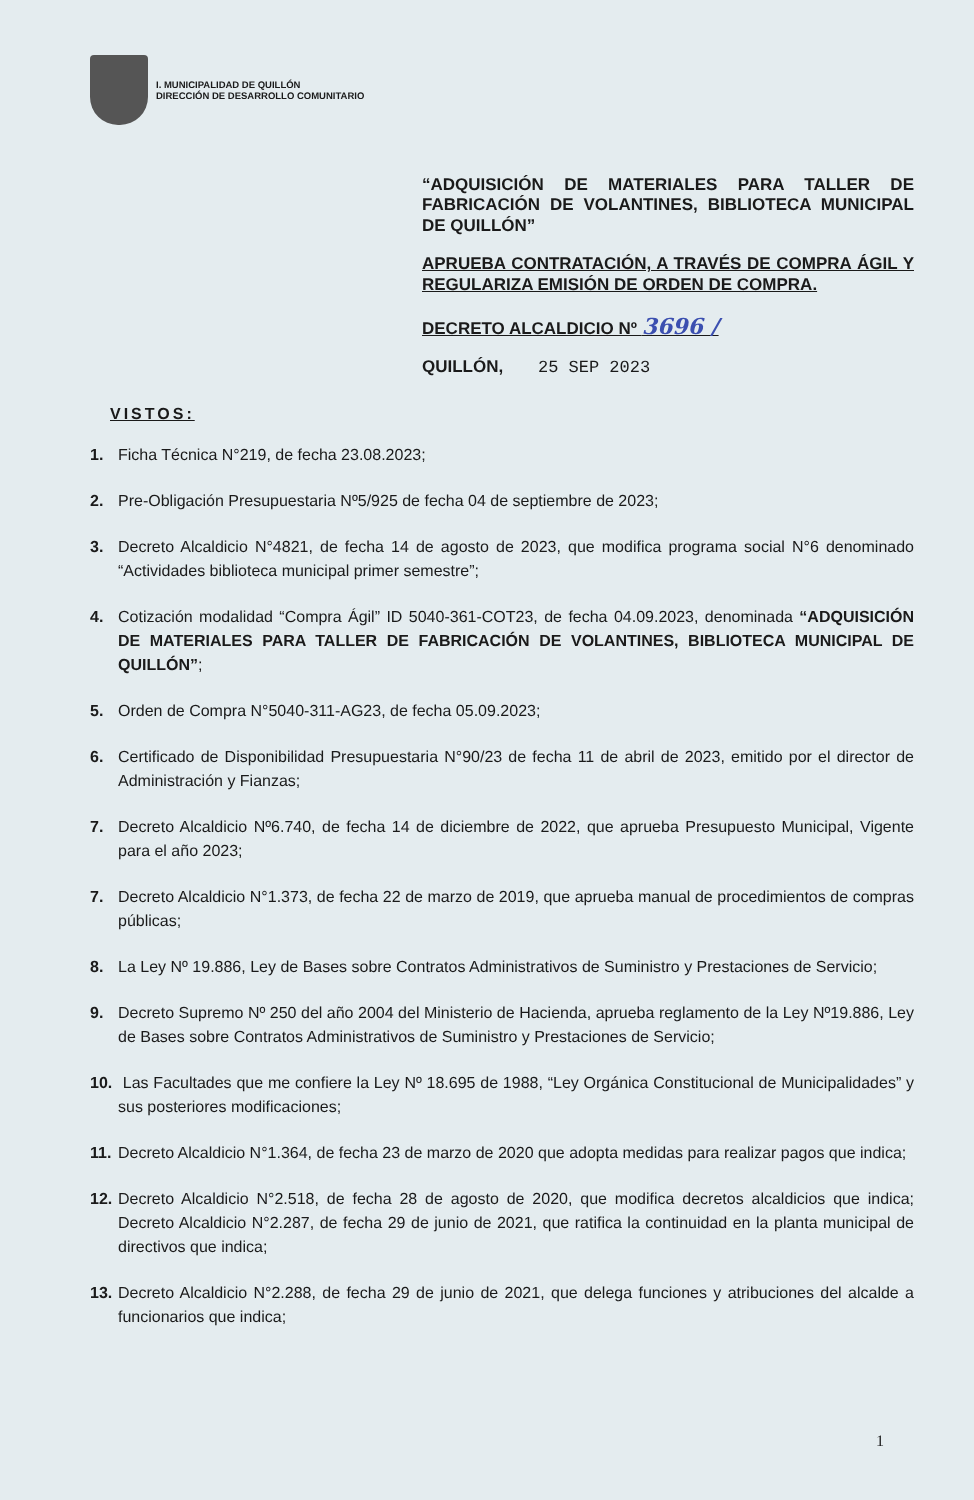I. MUNICIPALIDAD DE QUILLÓN
DIRECCIÓN DE DESARROLLO COMUNITARIO
“ADQUISICIÓN DE MATERIALES PARA TALLER DE FABRICACIÓN DE VOLANTINES, BIBLIOTECA MUNICIPAL DE QUILLÓN”
APRUEBA CONTRATACIÓN, A TRAVÉS DE COMPRA ÁGIL Y REGULARIZA EMISIÓN DE ORDEN DE COMPRA.
DECRETO ALCALDICIO Nº 3696 /
QUILLÓN, 25 SEP 2023
VISTOS:
1. Ficha Técnica N°219, de fecha 23.08.2023;
2. Pre-Obligación Presupuestaria Nº5/925 de fecha 04 de septiembre de 2023;
3. Decreto Alcaldicio N°4821, de fecha 14 de agosto de 2023, que modifica programa social N°6 denominado “Actividades biblioteca municipal primer semestre”;
4. Cotización modalidad “Compra Ágil” ID 5040-361-COT23, de fecha 04.09.2023, denominada “ADQUISICIÓN DE MATERIALES PARA TALLER DE FABRICACIÓN DE VOLANTINES, BIBLIOTECA MUNICIPAL DE QUILLÓN”;
5. Orden de Compra N°5040-311-AG23, de fecha 05.09.2023;
6. Certificado de Disponibilidad Presupuestaria N°90/23 de fecha 11 de abril de 2023, emitido por el director de Administración y Fianzas;
7. Decreto Alcaldicio Nº6.740, de fecha 14 de diciembre de 2022, que aprueba Presupuesto Municipal, Vigente para el año 2023;
7. Decreto Alcaldicio N°1.373, de fecha 22 de marzo de 2019, que aprueba manual de procedimientos de compras públicas;
8. La Ley Nº 19.886, Ley de Bases sobre Contratos Administrativos de Suministro y Prestaciones de Servicio;
9. Decreto Supremo Nº 250 del año 2004 del Ministerio de Hacienda, aprueba reglamento de la Ley Nº19.886, Ley de Bases sobre Contratos Administrativos de Suministro y Prestaciones de Servicio;
10. Las Facultades que me confiere la Ley Nº 18.695 de 1988, “Ley Orgánica Constitucional de Municipalidades” y sus posteriores modificaciones;
11. Decreto Alcaldicio N°1.364, de fecha 23 de marzo de 2020 que adopta medidas para realizar pagos que indica;
12. Decreto Alcaldicio N°2.518, de fecha 28 de agosto de 2020, que modifica decretos alcaldicios que indica; Decreto Alcaldicio N°2.287, de fecha 29 de junio de 2021, que ratifica la continuidad en la planta municipal de directivos que indica;
13. Decreto Alcaldicio N°2.288, de fecha 29 de junio de 2021, que delega funciones y atribuciones del alcalde a funcionarios que indica;
1